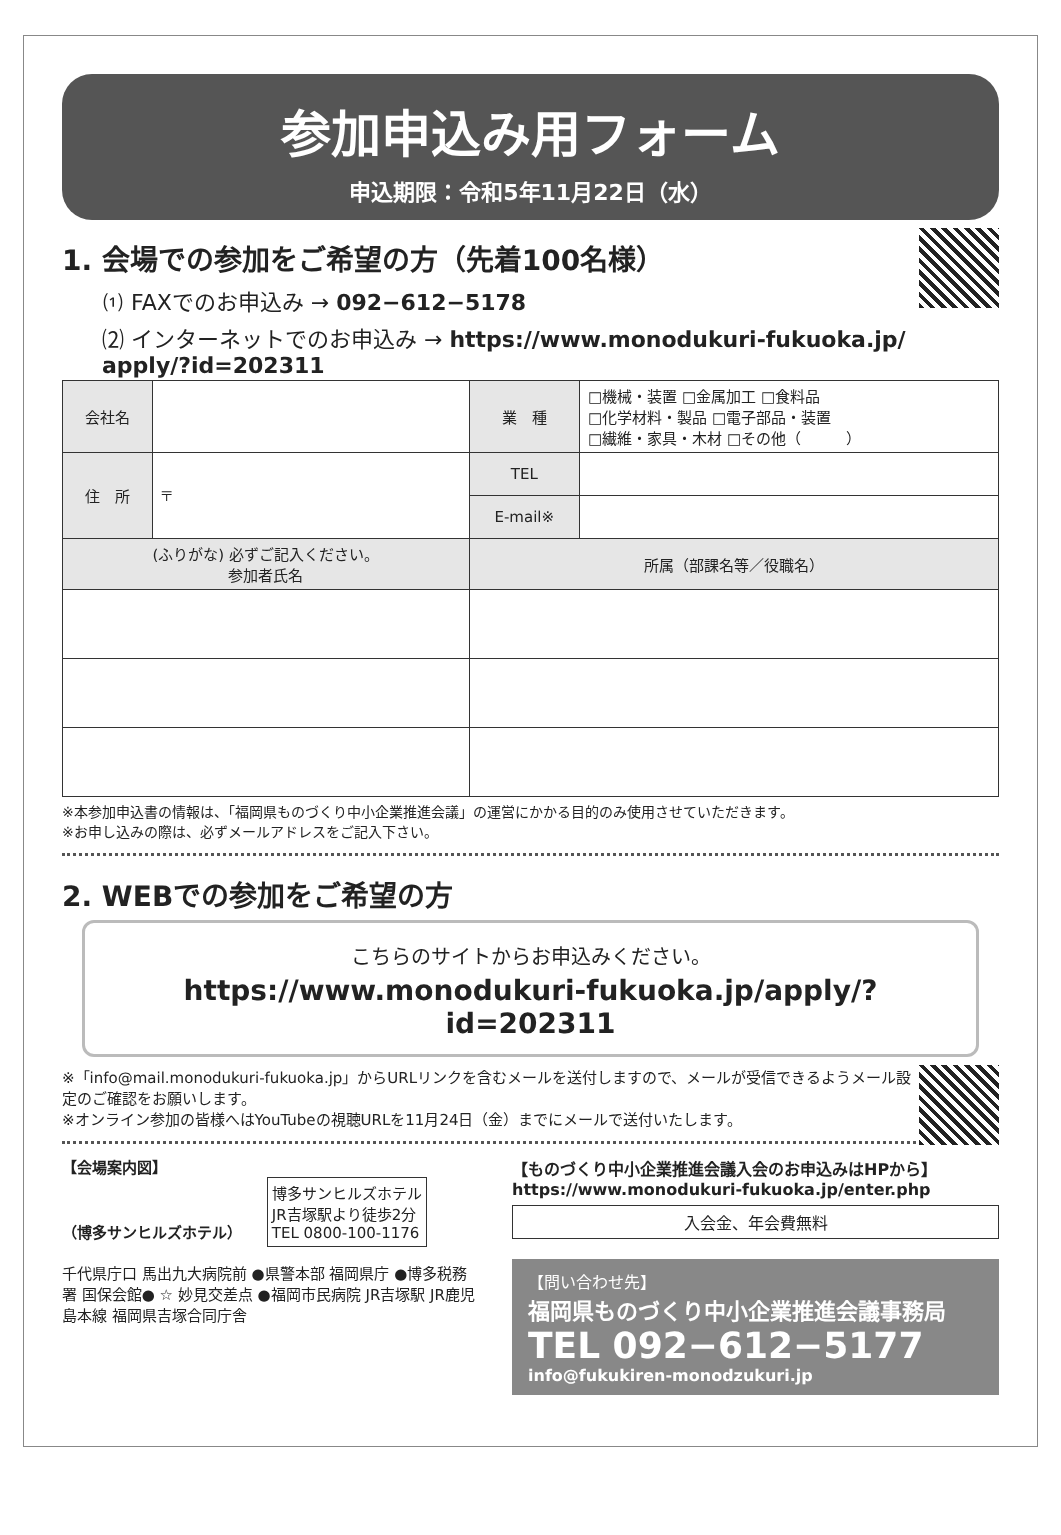参加申込み用フォーム
申込期限：令和5年11月22日（水）
1. 会場での参加をご希望の方（先着100名様）
⑴ FAXでのお申込み → 092−612−5178
⑵ インターネットでのお申込み → https://www.monodukuri-fukuoka.jp/ apply/?id=202311
| 会社名 | | 業 種 | □機械・装置 □金属加工 □食料品 □化学材料・製品 □電子部品・装置 □繊維・家具・木材 □その他（ ） |
| 住 所 | 〒 | TEL | |
| | | E-mail※ | |
| (ふりがな) 必ずご記入ください。 参加者氏名 | | 所属（部課名等／役職名） | |
※本参加申込書の情報は、「福岡県ものづくり中小企業推進会議」の運営にかかる目的のみ使用させていただきます。
※お申し込みの際は、必ずメールアドレスをご記入下さい。
2. WEBでの参加をご希望の方
こちらのサイトからお申込みください。
https://www.monodukuri-fukuoka.jp/apply/?id=202311
※「info@mail.monodukuri-fukuoka.jp」からURLリンクを含むメールを送付しますので、メールが受信できるようメール設定のご確認をお願いします。
※オンライン参加の皆様へはYouTubeの視聴URLを11月24日（金）までにメールで送付いたします。
【会場案内図】
（博多サンヒルズホテル）
博多サンヒルズホテル
JR吉塚駅より徒歩2分
TEL 0800-100-1176
千代県庁口 馬出九大病院前 ●県警本部 福岡県庁 ●博多税務署 国保会館● ☆ 妙見交差点 ●福岡市民病院 JR吉塚駅 JR鹿児島本線 福岡県吉塚合同庁舎
【ものづくり中小企業推進会議入会のお申込みはHPから】
https://www.monodukuri-fukuoka.jp/enter.php
入会金、年会費無料
【問い合わせ先】
福岡県ものづくり中小企業推進会議事務局
TEL 092−612−5177
info@fukukiren-monodzukuri.jp